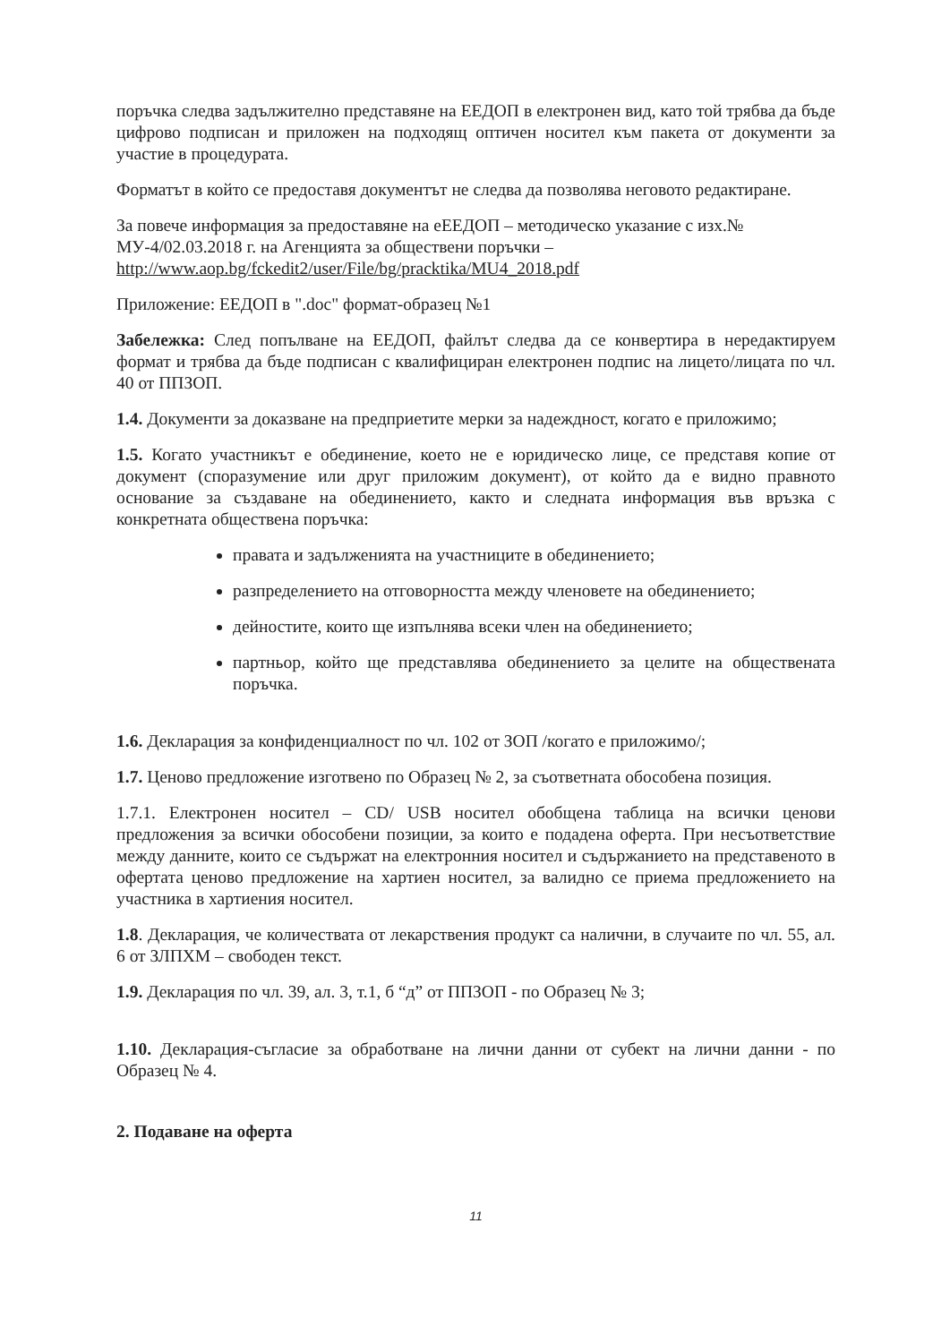поръчка следва задължително представяне на ЕЕДОП в електронен вид, като той трябва да бъде цифрово подписан и приложен на подходящ оптичен носител към пакета от документи за участие в процедурата.
Форматът в който се предоставя документът не следва да позволява неговото редактиране.
За повече информация за предоставяне на еЕЕДОП – методическо указание с изх.№ МУ-4/02.03.2018 г. на Агенцията за обществени поръчки – http://www.aop.bg/fckedit2/user/File/bg/pracktika/MU4_2018.pdf
Приложение: ЕЕДОП в ".doc" формат-образец №1
Забележка: След попълване на ЕЕДОП, файлът следва да се конвертира в нередактируем формат и трябва да бъде подписан с квалифициран електронен подпис на лицето/лицата по чл. 40 от ППЗОП.
1.4. Документи за доказване на предприетите мерки за надеждност, когато е приложимо;
1.5. Когато участникът е обединение, което не е юридическо лице, се представя копие от документ (споразумение или друг приложим документ), от който да е видно правното основание за създаване на обединението, както и следната информация във връзка с конкретната обществена поръчка:
правата и задълженията на участниците в обединението;
разпределението на отговорността между членовете на обединението;
дейностите, които ще изпълнява всеки член на обединението;
партньор, който ще представлява обединението за целите на обществената поръчка.
1.6. Декларация за конфиденциалност по чл. 102 от ЗОП /когато е приложимо/;
1.7. Ценово предложение изготвено по Образец № 2, за съответната обособена позиция.
1.7.1. Електронен носител – CD/ USB носител обобщена таблица на всички ценови предложения за всички обособени позиции, за които е подадена оферта. При несъответствие между данните, които се съдържат на електронния носител и съдържанието на представеното в офертата ценово предложение на хартиен носител, за валидно се приема предложението на участника в хартиения носител.
1.8. Декларация, че количествата от лекарствения продукт са налични, в случаите по чл. 55, ал. 6 от ЗЛПХМ – свободен текст.
1.9. Декларация по чл. 39, ал. 3, т.1, б “д” от ППЗОП - по Образец № 3;
1.10. Декларация-съгласие за обработване на лични данни от субект на лични данни - по Образец № 4.
2. Подаване на оферта
11